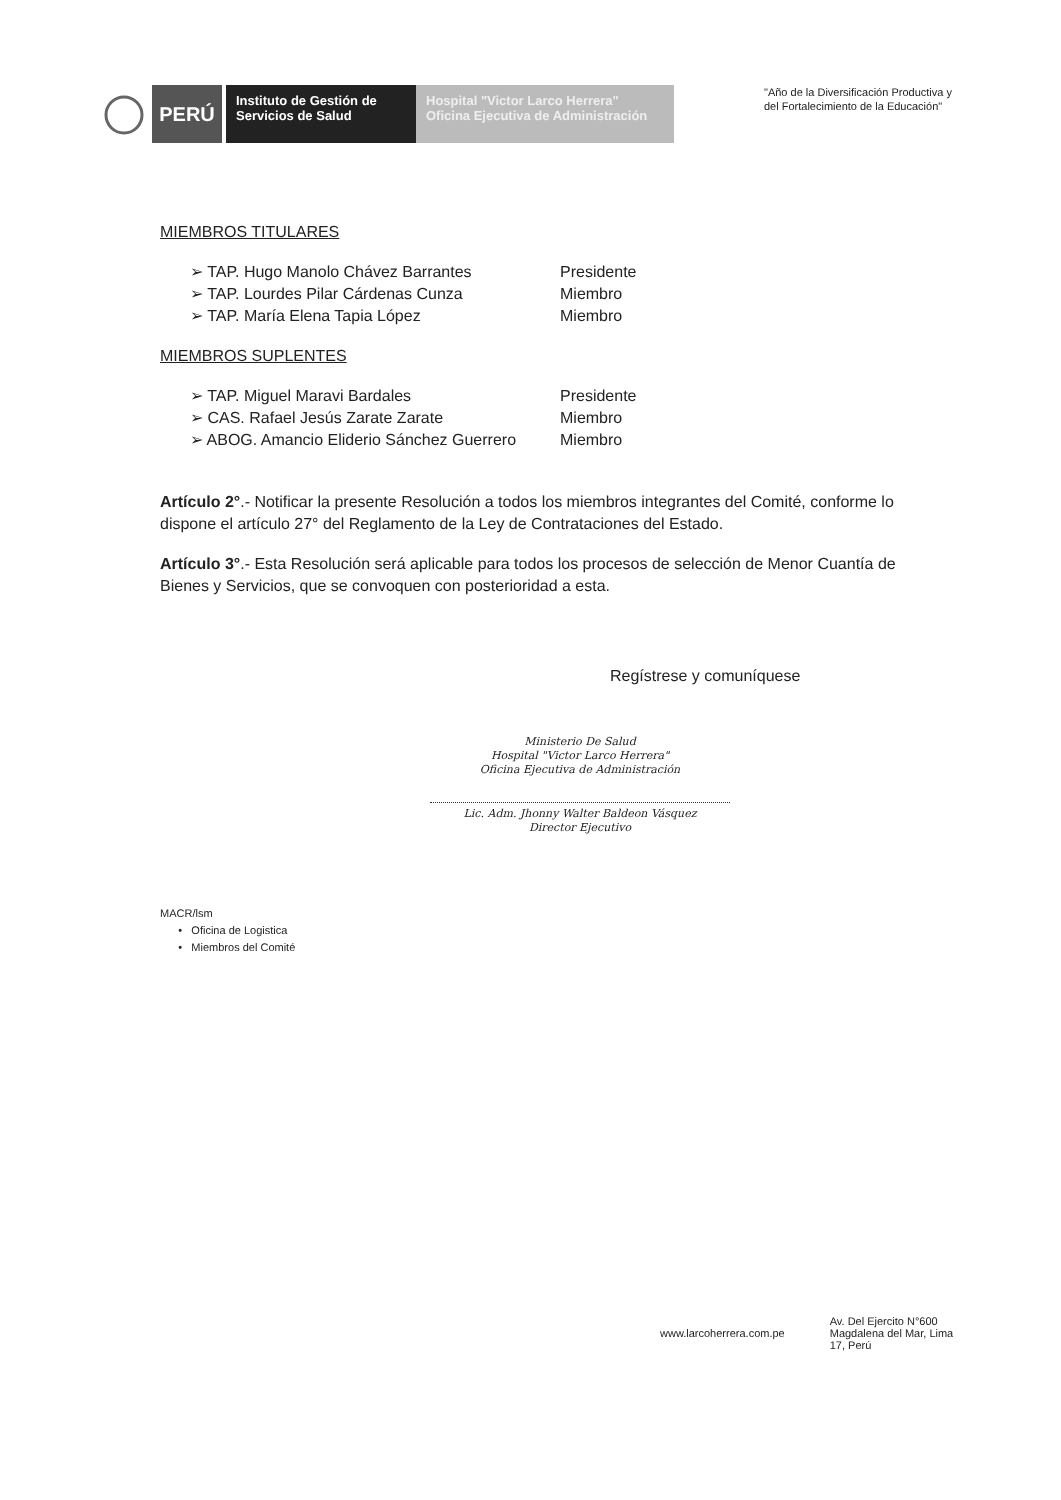PERÚ
Instituto de Gestión de
Servicios de Salud
Hospital "Victor Larco Herrera"
Oficina Ejecutiva de Administración
"Año de la Diversificación Productiva y
del Fortalecimiento de la Educación"
MIEMBROS TITULARES
➢ TAP. Hugo Manolo Chávez Barrantes Presidente
➢ TAP. Lourdes Pilar Cárdenas Cunza Miembro
➢ TAP. María Elena Tapia López Miembro
MIEMBROS SUPLENTES
➢ TAP. Miguel Maravi Bardales Presidente
➢ CAS. Rafael Jesús Zarate Zarate Miembro
➢ ABOG. Amancio Eliderio Sánchez Guerrero Miembro
Artículo 2°.- Notificar la presente Resolución a todos los miembros integrantes del Comité, conforme lo dispone el artículo 27° del Reglamento de la Ley de Contrataciones del Estado.
Artículo 3°.- Esta Resolución será aplicable para todos los procesos de selección de Menor Cuantía de Bienes y Servicios, que se convoquen con posterioridad a esta.
Regístrese y comuníquese
Ministerio De Salud
Hospital "Victor Larco Herrera"
Oficina Ejecutiva de Administración
Lic. Adm. Jhonny Walter Baldeon Vásquez
Director Ejecutivo
MACR/lsm
• Oficina de Logistica
• Miembros del Comité
www.larcoherrera.com.pe Av. Del Ejercito N°600
Magdalena del Mar, Lima
17, Perú